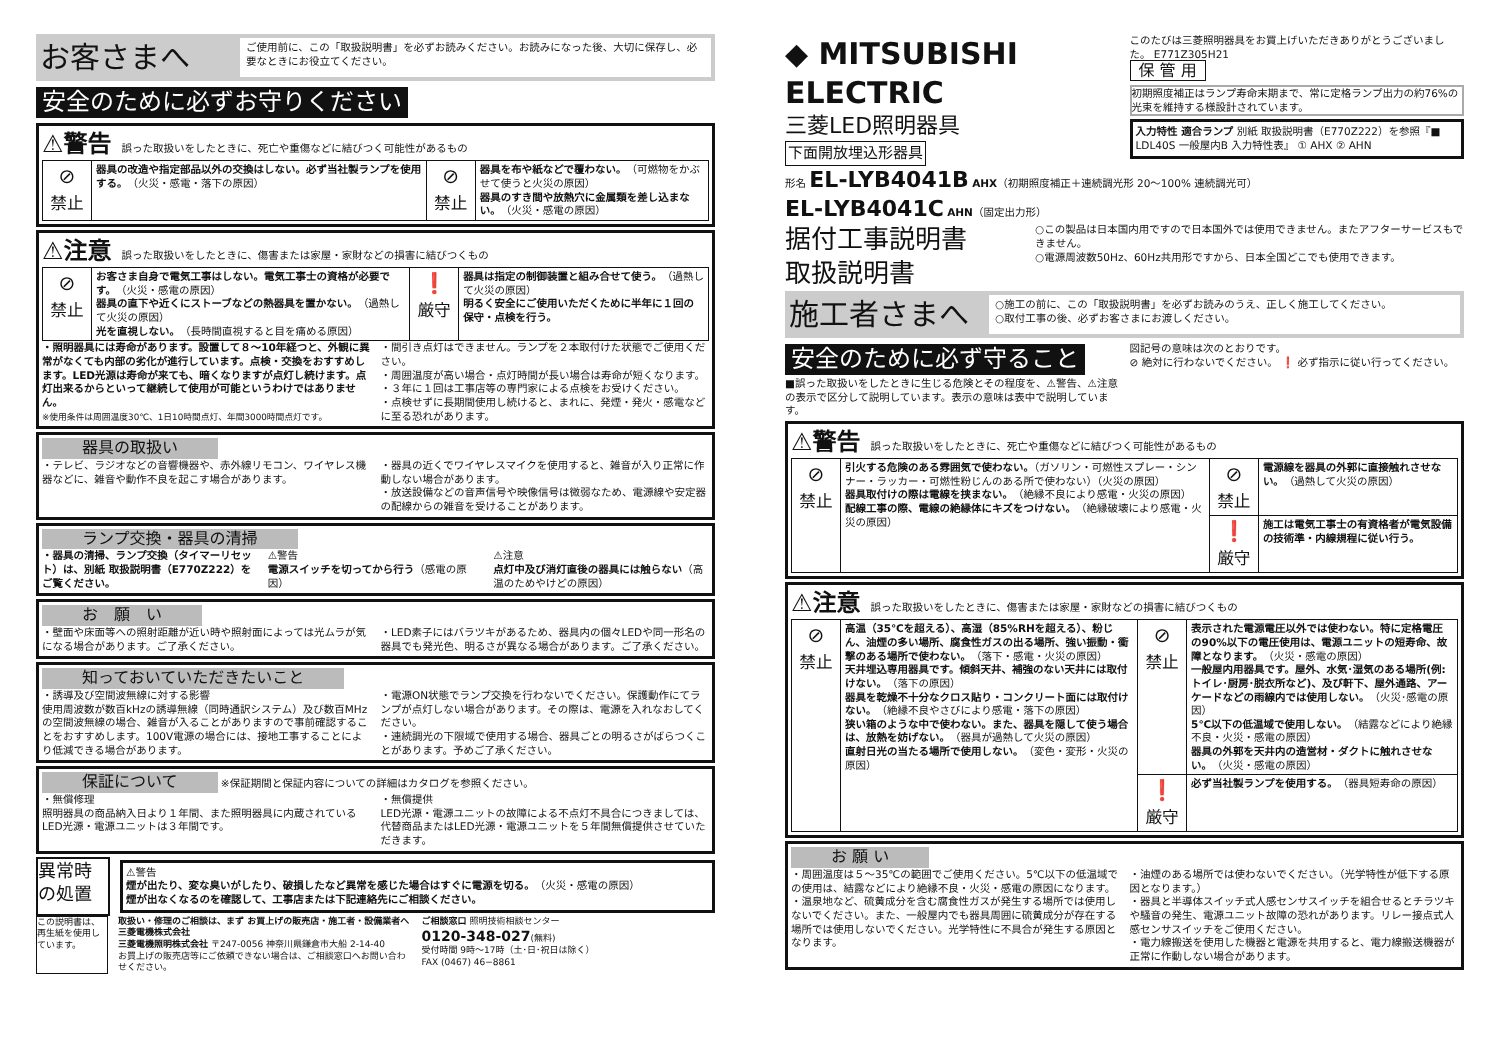お客さまへ
ご使用前に、この「取扱説明書」を必ずお読みください。お読みになった後、大切に保存し、必要なときにお役立てください。
安全のために必ずお守りください
⚠警告 誤った取扱いをしたときに、死亡や重傷などに結びつく可能性があるもの
| ⊘ 禁止 | 器具の改造や指定部品以外の交換はしない。必ず当社製ランプを使用する。 （火災・感電・落下の原因） | ⊘ 禁止 | 器具を布や紙などで覆わない。 （可燃物をかぶせて使うと火災の原因） 器具のすき間や放熱穴に金属類を差し込まない。 （火災・感電の原因） |
⚠注意 誤った取扱いをしたときに、傷害または家屋・家財などの損害に結びつくもの
| ⊘ 禁止 | お客さま自身で電気工事はしない。電気工事士の資格が必要です。 （火災・感電の原因） 器具の直下や近くにストーブなどの熱器具を置かない。 （過熱して火災の原因） 光を直視しない。 （長時間直視すると目を痛める原因） | ❗ 厳守 | 器具は指定の制御装置と組み合せて使う。 （過熱して火災の原因） 明るく安全にご使用いただくために半年に１回の保守・点検を行う。 |
・照明器具には寿命があります。設置して８〜10年経つと、外観に異常がなくても内部の劣化が進行しています。点検・交換をおすすめします。LED光源は寿命が来ても、暗くなりますが点灯し続けます。点灯出来るからといって継続して使用が可能というわけではありません。
※使用条件は周囲温度30℃、1日10時間点灯、年間3000時間点灯です。
・間引き点灯はできません。ランプを２本取付けた状態でご使用ください。
・周囲温度が高い場合・点灯時間が長い場合は寿命が短くなります。
・３年に１回は工事店等の専門家による点検をお受けください。
・点検せずに長期間使用し続けると、まれに、発煙・発火・感電などに至る恐れがあります。
器具の取扱い
・テレビ、ラジオなどの音響機器や、赤外線リモコン、ワイヤレス機器などに、雑音や動作不良を起こす場合があります。
・器具の近くでワイヤレスマイクを使用すると、雑音が入り正常に作動しない場合があります。
・放送設備などの音声信号や映像信号は微弱なため、電源線や安定器の配線からの雑音を受けることがあります。
ランプ交換・器具の清掃
・器具の清掃、ランプ交換（タイマーリセット）は、別紙 取扱説明書（E770Z222）をご覧ください。
⚠警告
電源スイッチを切ってから行う（感電の原因）
⚠注意
点灯中及び消灯直後の器具には触らない（高温のためやけどの原因）
お　願　い
・壁面や床面等への照射距離が近い時や照射面によっては光ムラが気になる場合があります。ご了承ください。
・LED素子にはバラツキがあるため、器具内の個々LEDや同一形名の器具でも発光色、明るさが異なる場合があります。ご了承ください。
知っておいていただきたいこと
・誘導及び空間波無線に対する影響
使用周波数が数百kHzの誘導無線（同時通訳システム）及び数百MHzの空間波無線の場合、雑音が入ることがありますので事前確認することをおすすめします。100V電源の場合には、接地工事することにより低減できる場合があります。
・電源ON状態でランプ交換を行わないでください。保護動作にてランプが点灯しない場合があります。その際は、電源を入れなおしてください。
・連続調光の下限域で使用する場合、器具ごとの明るさがばらつくことがあります。予めご了承ください。
保証について ※保証期間と保証内容についての詳細はカタログを参照ください。
・無償修理
照明器具の商品納入日より１年間、また照明器具に内蔵されているLED光源・電源ユニットは３年間です。
・無償提供
LED光源・電源ユニットの故障による不点灯不具合につきましては、代替商品またはLED光源・電源ユニットを５年間無償提供させていただきます。
異常時の処置
⚠警告
煙が出たり、変な臭いがしたり、破損したなど異常を感じた場合はすぐに電源を切る。（火災・感電の原因）
煙が出なくなるのを確認して、工事店または下記連絡先にご相談ください。
この説明書は、再生紙を使用しています。
取扱い・修理のご相談は、まず お買上げの販売店・施工者・設備業者へ
三菱電機株式会社
三菱電機照明株式会社 〒247-0056 神奈川県鎌倉市大船 2-14-40
お買上げの販売店等にご依頼できない場合は、ご相談窓口へお問い合わせください。
ご相談窓口 照明技術相談センター
0120-348-027(無料)
受付時間 9時〜17時（土･日･祝日は除く）
FAX (0467) 46−8861
◆ MITSUBISHI
ELECTRIC
三菱LED照明器具
下面開放埋込形器具
このたびは三菱照明器具をお買上げいただきありがとうございました。 E771Z305H21
保 管 用
初期照度補正はランプ寿命末期まで、常に定格ランプ出力の約76%の光束を維持する様設計されています。
入力特性 適合ランプ 別紙 取扱説明書（E770Z222）を参照『■ LDL40S 一般屋内B 入力特性表』 ① AHX ② AHN
形名 EL-LYB4041B AHX（初期照度補正＋連続調光形 20〜100% 連続調光可）
EL-LYB4041C AHN（固定出力形）
据付工事説明書
取扱説明書
○この製品は日本国内用ですので日本国外では使用できません。またアフターサービスもできません。
○電源周波数50Hz、60Hz共用形ですから、日本全国どこでも使用できます。
施工者さまへ
○施工の前に、この「取扱説明書」を必ずお読みのうえ、正しく施工してください。
○取付工事の後、必ずお客さまにお渡しください。
安全のために必ず守ること
■誤った取扱いをしたときに生じる危険とその程度を、⚠警告、⚠注意の表示で区分して説明しています。表示の意味は表中で説明しています。
図記号の意味は次のとおりです。
⊘ 絶対に行わないでください。 ❗ 必ず指示に従い行ってください。
⚠警告 誤った取扱いをしたときに、死亡や重傷などに結びつく可能性があるもの
| ⊘ 禁止 | 引火する危険のある雰囲気で使わない。 （ガソリン・可燃性スプレー・シンナー・ラッカー・可燃性粉じんのある所で使わない）（火災の原因） 器具取付けの際は電線を挟まない。 （絶縁不良により感電・火災の原因） 配線工事の際、電線の絶縁体にキズをつけない。 （絶縁破壊により感電・火災の原因） | ⊘ 禁止 | 電源線を器具の外郭に直接触れさせない。 （過熱して火災の原因） |
| | | ❗ 厳守 | 施工は電気工事士の有資格者が電気設備の技術準・内線規程に従い行う。 |
⚠注意 誤った取扱いをしたときに、傷害または家屋・家財などの損害に結びつくもの
| ⊘ 禁止 | 高温（35℃を超える）、高湿（85%RHを超える）、粉じん、油煙の多い場所、腐食性ガスの出る場所、強い振動・衝撃のある場所で使わない。 （落下・感電・火災の原因） 天井埋込専用器具です。傾斜天井、補強のない天井には取付けない。 （落下の原因） 器具を乾燥不十分なクロス貼り・コンクリート面には取付けない。 （絶縁不良やさびにより感電・落下の原因） 狭い箱のような中で使わない。また、器具を隠して使う場合は、放熱を妨げない。 （器具が過熱して火災の原因） 直射日光の当たる場所で使用しない。 （変色・変形・火災の原因） | ⊘ 禁止 | 表示された電源電圧以外では使わない。特に定格電圧の90%以下の電圧使用は、電源ユニットの短寿命、故障となります。 （火災・感電の原因） 一般屋内用器具です。屋外、水気･湿気のある場所(例:トイレ･厨房･脱衣所など)、及び軒下、屋外通路、アーケードなどの雨線内では使用しない。 （火災･感電の原因） 5℃以下の低温域で使用しない。 （結露などにより絶縁不良・火災・感電の原因） 器具の外郭を天井内の造営材・ダクトに触れさせない。 （火災・感電の原因） |
| | | ❗ 厳守 | 必ず当社製ランプを使用する。 （器具短寿命の原因） |
お 願 い
・周囲温度は５〜35℃の範囲でご使用ください。5℃以下の低温域での使用は、結露などにより絶縁不良・火災・感電の原因になります。
・温泉地など、硫黄成分を含む腐食性ガスが発生する場所では使用しないでください。また、一般屋内でも器具周囲に硫黄成分が存在する場所では使用しないでください。光学特性に不具合が発生する原因となります。
・油煙のある場所では使わないでください。（光学特性が低下する原因となります。）
・器具と半導体スイッチ式人感センサスイッチを組合せるとチラツキや騒音の発生、電源ユニット故障の恐れがあります。リレー接点式人感センサスイッチをご使用ください。
・電力線搬送を使用した機器と電源を共用すると、電力線搬送機器が正常に作動しない場合があります。